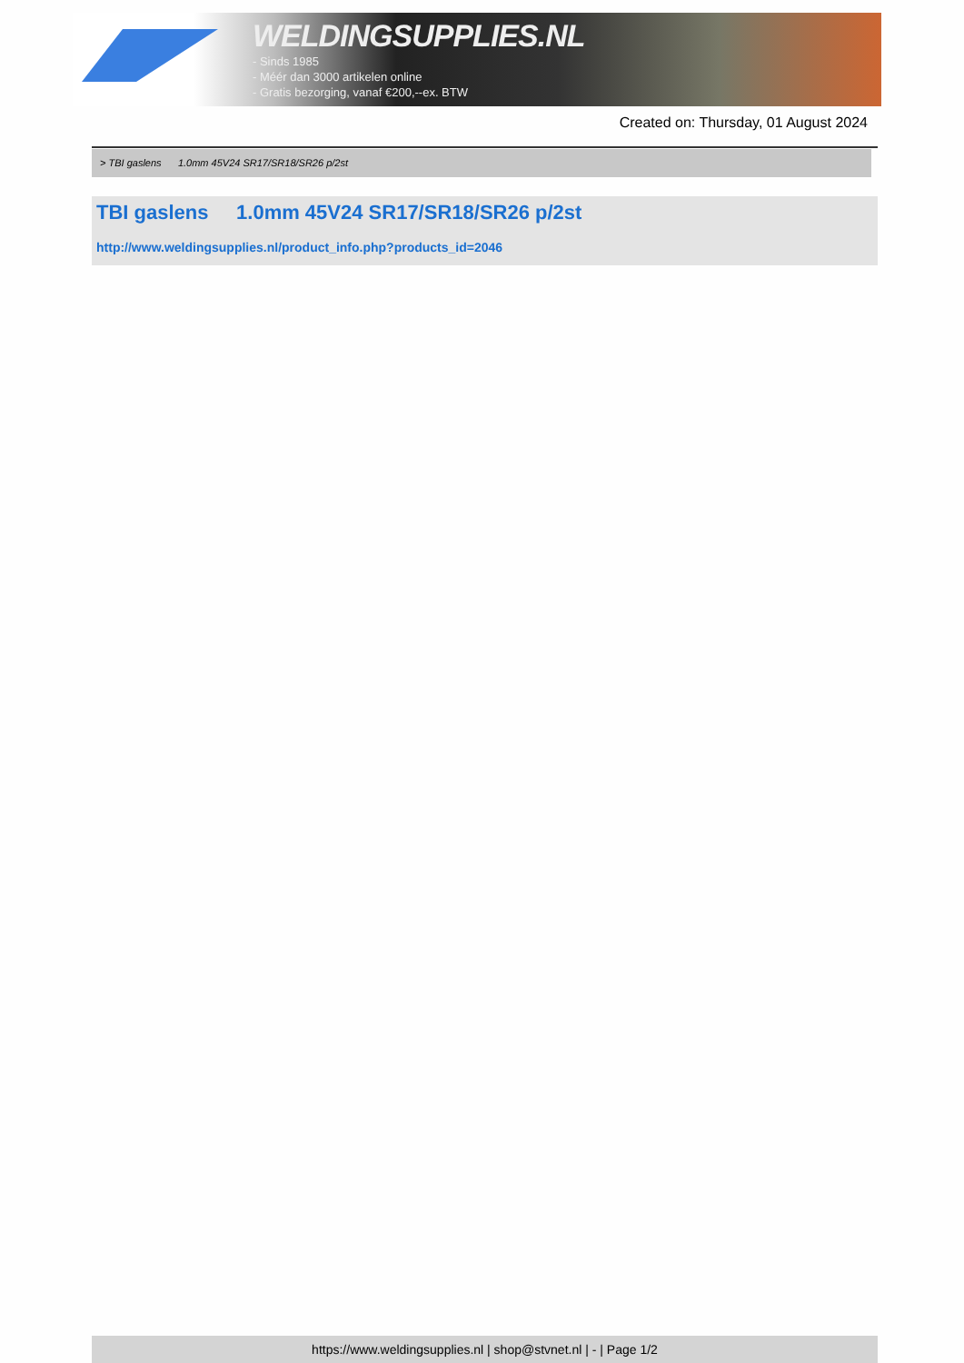WELDINGSUPPLIES.NL
- Sinds 1985
- Méér dan 3000 artikelen online
- Gratis bezorging, vanaf €200,--ex. BTW
Created on: Thursday, 01 August 2024
> TBI gaslens 1.0mm 45V24 SR17/SR18/SR26 p/2st
TBI gaslens 1.0mm 45V24 SR17/SR18/SR26 p/2st
http://www.weldingsupplies.nl/product_info.php?products_id=2046
https://www.weldingsupplies.nl | shop@stvnet.nl | - | Page 1/2